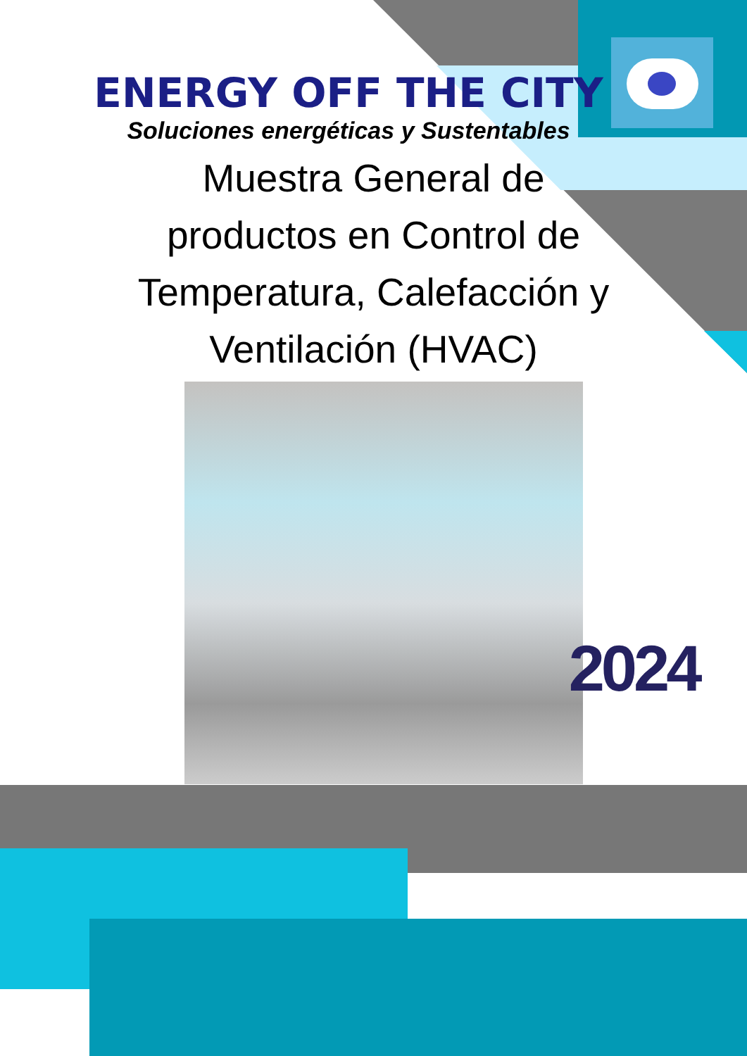ENERGY OFF THE CITY
Soluciones energéticas y Sustentables
Muestra General de
productos en Control de
Temperatura, Calefacción y
Ventilación (HVAC)
2024